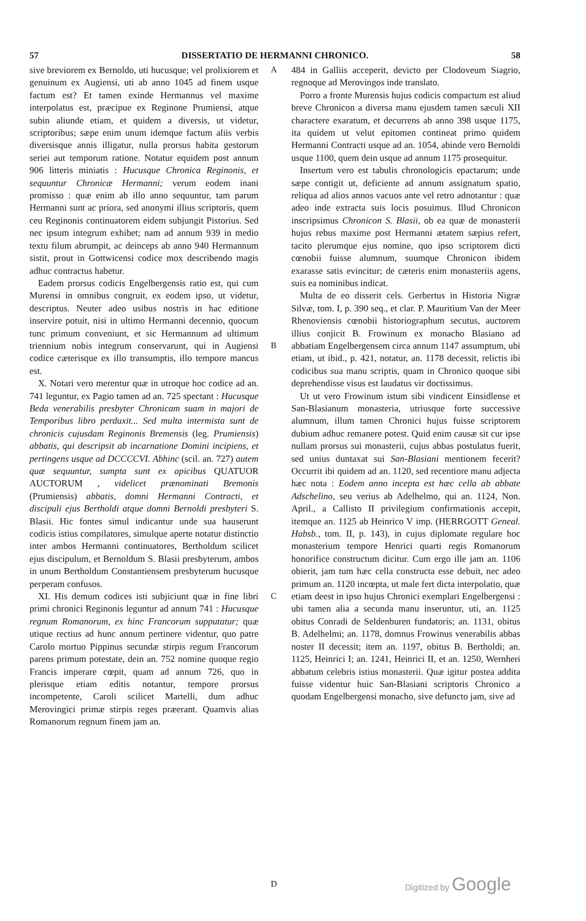57 DISSERTATIO DE HERMANNI CHRONICO. 58
sive breviorem ex Bernoldo, uti hucusque; vel prolixiorem et genuinum ex Augiensi, uti ab anno 1045 ad finem usque factum est? Et tamen exinde Hermannus vel maxime interpolatus est, præcipue ex Reginone Prumiensi, atque subin aliunde etiam, et quidem a diversis, ut videtur, scriptoribus; sæpe enim unum idemque factum aliis verbis diversisque annis illigatur, nulla prorsus habita gestorum seriei aut temporum ratione. Notatur equidem post annum 906 litteris miniatis : Hucusque Chronica Reginonis, et sequuntur Chronicæ Hermanni; verum eodem inani promisso : quæ enim ab illo anno sequuntur, tam parum Hermanni sunt ac priora, sed anonymi illius scriptoris, quem ceu Reginonis continuatorem eidem subjungit Pistorius. Sed nec ipsum integrum exhibet; nam ad annum 939 in medio textu filum abrumpit, ac deinceps ab anno 940 Hermannum sistit, prout in Gottwicensi codice mox describendo magis adhuc contractus habetur.
Eadem prorsus codicis Engelbergensis ratio est, qui cum Murensi in omnibus congruit, ex eodem ipso, ut videtur, descriptus. Neuter adeo usibus nostris in hac editione inservire potuit, nisi in ultimo Hermanni decennio, quocum tunc primum conveniunt, et sic Hermannum ad ultimum triennium nobis integrum conservarunt, qui in Augiensi codice cæterisque ex illo transumptis, illo tempore mancus est.
X. Notari vero merentur quæ in utroque hoc codice ad an. 741 leguntur, ex Pagio tamen ad an. 725 spectant : Hucusque Beda venerabilis presbyter Chronicam suam in majori de Temporibus libro perduxit... Sed multa intermista sunt de chronicis cujusdam Reginonis Bremensis (leg. Prumiensis) abbatis, qui descripsit ab incarnatione Domini incipiens, et pertingens usque ad DCCCCVI. Abhinc (scil. an. 727) autem quæ sequuntur, sumpta sunt ex apicibus QUATUOR AUCTORUM , videlicet prænominati Bremonis (Prumiensis) abbatis, domni Hermanni Contracti, et discipuli ejus Bertholdi atque domni Bernoldi presbyteri S. Blasii. Hic fontes simul indicantur unde sua hauserunt codicis istius compilatores, simulque aperte notatur distinctio inter ambos Hermanni continuatores, Bertholdum scilicet ejus discipulum, et Bernoldum S. Blasii presbyterum, ambos in unum Bertholdum Constantiensem presbyterum hucusque perperam confusos.
XI. His demum codices isti subjiciunt quæ in fine libri primi chronici Reginonis leguntur ad annum 741 : Hucusque regnum Romanorum, ex hinc Francorum supputatur; quæ utique rectius ad hunc annum pertinere videntur, quo patre Carolo mortuo Pippinus secundæ stirpis regum Francorum parens primum potestate, dein an. 752 nomine quoque regio Francis imperare cœpit, quam ad annum 726, quo in plerisque etiam editis notantur, tempore prorsus incompetente, Caroli scilicet Martelli, dum adhuc Merovingici primæ stirpis reges præerant. Quamvis alias Romanorum regnum finem jam an.
A
B
C
D
484 in Galliis acceperit, devicto per Clodoveum Siagrio, regnoque ad Merovingos inde translato.
Porro a fronte Murensis hujus codicis compactum est aliud breve Chronicon a diversa manu ejusdem tamen sæculi XII charactere exaratum, et decurrens ab anno 398 usque 1175, ita quidem ut velut epitomen contineat primo quidem Hermanni Contracti usque ad an. 1054, abinde vero Bernoldi usque 1100, quem dein usque ad annum 1175 prosequitur.
Insertum vero est tabulis chronologicis epactarum; unde sæpe contigit ut, deficiente ad annum assignatum spatio, reliqua ad alios annos vacuos ante vel retro adnotantur : quæ adeo inde extracta suis locis posuimus. Illud Chronicon inscripsimus Chronicon S. Blasii, ob ea quæ de monasterii hujus rebus maxime post Hermanni ætatem sæpius refert, tacito plerumque ejus nomine, quo ipso scriptorem dicti cœnobii fuisse alumnum, suumque Chronicon ibidem exarasse satis evincitur; de cæteris enim monasteriis agens, suis ea nominibus indicat.
Multa de eo disserit cels. Gerbertus in Historia Nigræ Silvæ, tom. I, p. 390 seq., et clar. P. Mauritium Van der Meer Rhenoviensis cœnobii historiographum secutus, auctorem illius conjicit B. Frowinum ex monacho Blasiano ad abbatiam Engelbergensem circa annum 1147 assumptum, ubi etiam, ut ibid., p. 421, notatur, an. 1178 decessit, relictis ibi codicibus sua manu scriptis, quam in Chronico quoque sibi deprehendisse visus est laudatus vir doctissimus.
Ut ut vero Frowinum istum sibi vindicent Einsidlense et San-Blasianum monasteria, utriusque forte successive alumnum, illum tamen Chronici hujus fuisse scriptorem dubium adhuc remanere potest. Quid enim causæ sit cur ipse nullam prorsus sui monasterii, cujus abbas postulatus fuerit, sed unius duntaxat sui San-Blasiani mentionem fecerit? Occurrit ibi quidem ad an. 1120, sed recentiore manu adjecta hæc nota : Eodem anno incepta est hæc cella ab abbate Adschelino, seu verius ab Adelhelmo, qui an. 1124, Non. April., a Callisto II privilegium confirmationis accepit, itemque an. 1125 ab Heinrico V imp. (HERRGOTT Geneal. Habsb., tom. II, p. 143), in cujus diplomate regulare hoc monasterium tempore Henrici quarti regis Romanorum honorifice constructum dicitur. Cum ergo ille jam an. 1106 obierit, jam tum hæc cella constructa esse debuit, nec adeo primum an. 1120 incœpta, ut male fert dicta interpolatio, quæ etiam deest in ipso hujus Chronici exemplari Engelbergensi : ubi tamen alia a secunda manu inseruntur, uti, an. 1125 obitus Conradi de Seldenburen fundatoris; an. 1131, obitus B. Adelhelmi; an. 1178, domnus Frowinus venerabilis abbas noster II decessit; item an. 1197, obitus B. Bertholdi; an. 1125, Heinrici I; an. 1241, Heinrici II, et an. 1250, Wernheri abbatum celebris istius monasterii. Quæ igitur postea addita fuisse videntur huic San-Blasiani scriptoris Chronico a quodam Engelbergensi monacho, sive defuncto jam, sive ad
Digitized by Google